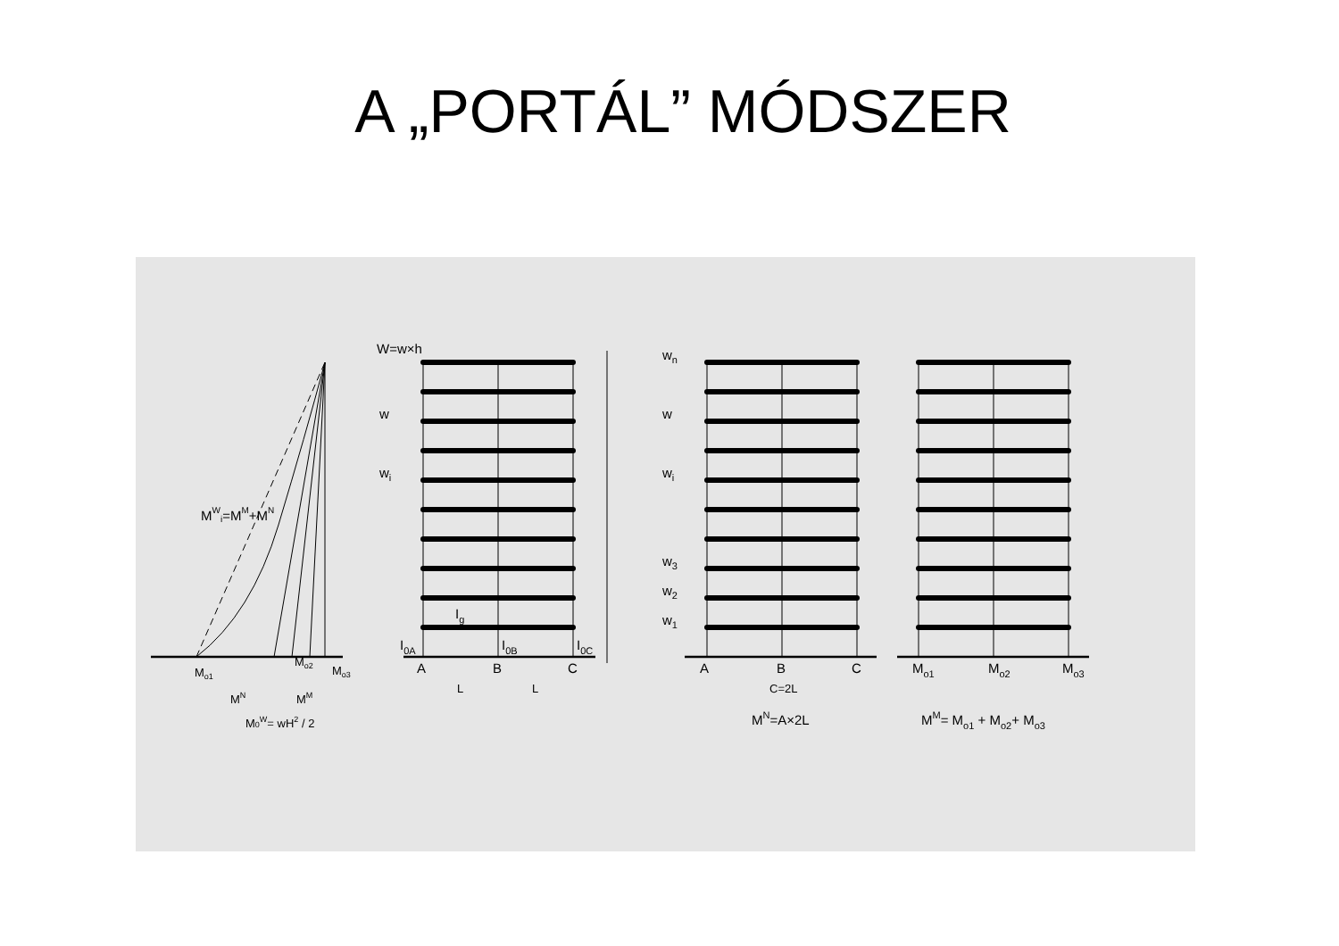A „PORTÁL” MÓDSZER
W=w×h
w
wi
Ig
I0A
I0B
I0C
A
B
C
L
L
MWi=MM+MN
Mo1
Mo2
Mo3
MN
MM
M0W= wH2 / 2
wn
w
wi
w3
w2
w1
A
B
C
C=2L
MN=A×2L
Mo1
Mo2
Mo3
MM= Mo1 + Mo2+ Mo3